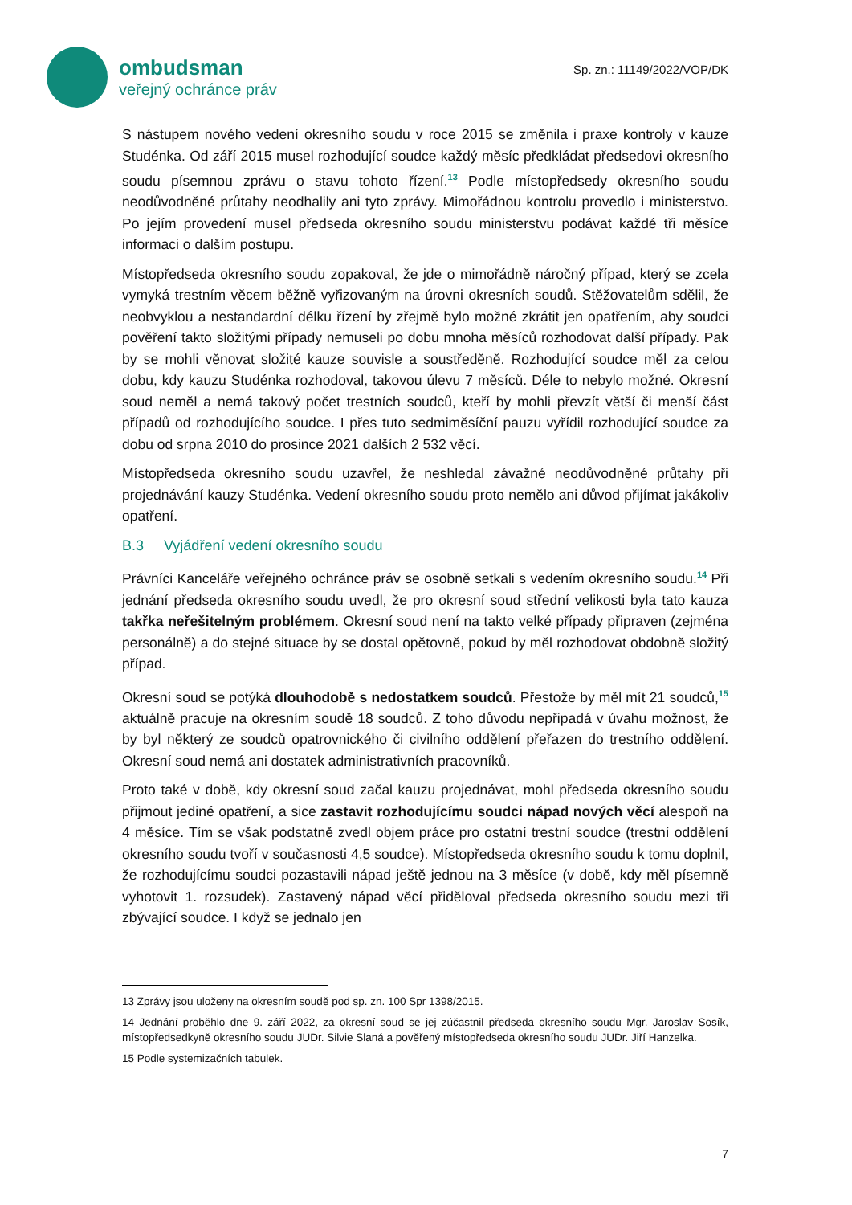ombudsman
veřejný ochránce práv
Sp. zn.: 11149/2022/VOP/DK
S nástupem nového vedení okresního soudu v roce 2015 se změnila i praxe kontroly v kauze Studénka. Od září 2015 musel rozhodující soudce každý měsíc předkládat předsedovi okresního soudu písemnou zprávu o stavu tohoto řízení.<sup>13</sup> Podle místopředsedy okresního soudu neodůvodněné průtahy neodhalily ani tyto zprávy. Mimořádnou kontrolu provedlo i ministerstvo. Po jejím provedení musel předseda okresního soudu ministerstvu podávat každé tři měsíce informaci o dalším postupu.
Místopředseda okresního soudu zopakoval, že jde o mimořádně náročný případ, který se zcela vymyká trestním věcem běžně vyřizovaným na úrovni okresních soudů. Stěžovatelům sdělil, že neobvyklou a nestandardní délku řízení by zřejmě bylo možné zkrátit jen opatřením, aby soudci pověření takto složitými případy nemuseli po dobu mnoha měsíců rozhodovat další případy. Pak by se mohli věnovat složité kauze souvisle a soustředěně. Rozhodující soudce měl za celou dobu, kdy kauzu Studénka rozhodoval, takovou úlevu 7 měsíců. Déle to nebylo možné. Okresní soud neměl a nemá takový počet trestních soudců, kteří by mohli převzít větší či menší část případů od rozhodujícího soudce. I přes tuto sedmiměsíční pauzu vyřídil rozhodující soudce za dobu od srpna 2010 do prosince 2021 dalších 2 532 věcí.
Místopředseda okresního soudu uzavřel, že neshledal závažné neodůvodněné průtahy při projednávání kauzy Studénka. Vedení okresního soudu proto nemělo ani důvod přijímat jakákoliv opatření.
B.3 Vyjádření vedení okresního soudu
Právníci Kanceláře veřejného ochránce práv se osobně setkali s vedením okresního soudu.<sup>14</sup> Při jednání předseda okresního soudu uvedl, že pro okresní soud střední velikosti byla tato kauza takřka neřešitelným problémem. Okresní soud není na takto velké případy připraven (zejména personálně) a do stejné situace by se dostal opětovně, pokud by měl rozhodovat obdobně složitý případ.
Okresní soud se potýká dlouhodobě s nedostatkem soudců. Přestože by měl mít 21 soudců,<sup>15</sup> aktuálně pracuje na okresním soudě 18 soudců. Z toho důvodu nepřipadá v úvahu možnost, že by byl některý ze soudců opatrovnického či civilního oddělení přeřazen do trestního oddělení. Okresní soud nemá ani dostatek administrativních pracovníků.
Proto také v době, kdy okresní soud začal kauzu projednávat, mohl předseda okresního soudu přijmout jediné opatření, a sice zastavit rozhodujícímu soudci nápad nových věcí alespoň na 4 měsíce. Tím se však podstatně zvedl objem práce pro ostatní trestní soudce (trestní oddělení okresního soudu tvoří v současnosti 4,5 soudce). Místopředseda okresního soudu k tomu doplnil, že rozhodujícímu soudci pozastavili nápad ještě jednou na 3 měsíce (v době, kdy měl písemně vyhotovit 1. rozsudek). Zastavený nápad věcí přiděloval předseda okresního soudu mezi tři zbývající soudce. I když se jednalo jen
13 Zprávy jsou uloženy na okresním soudě pod sp. zn. 100 Spr 1398/2015.
14 Jednání proběhlo dne 9. září 2022, za okresní soud se jej zúčastnil předseda okresního soudu Mgr. Jaroslav Sosík, místopředsedkyně okresního soudu JUDr. Silvie Slaná a pověřený místopředseda okresního soudu JUDr. Jiří Hanzelka.
15 Podle systemizačních tabulek.
7